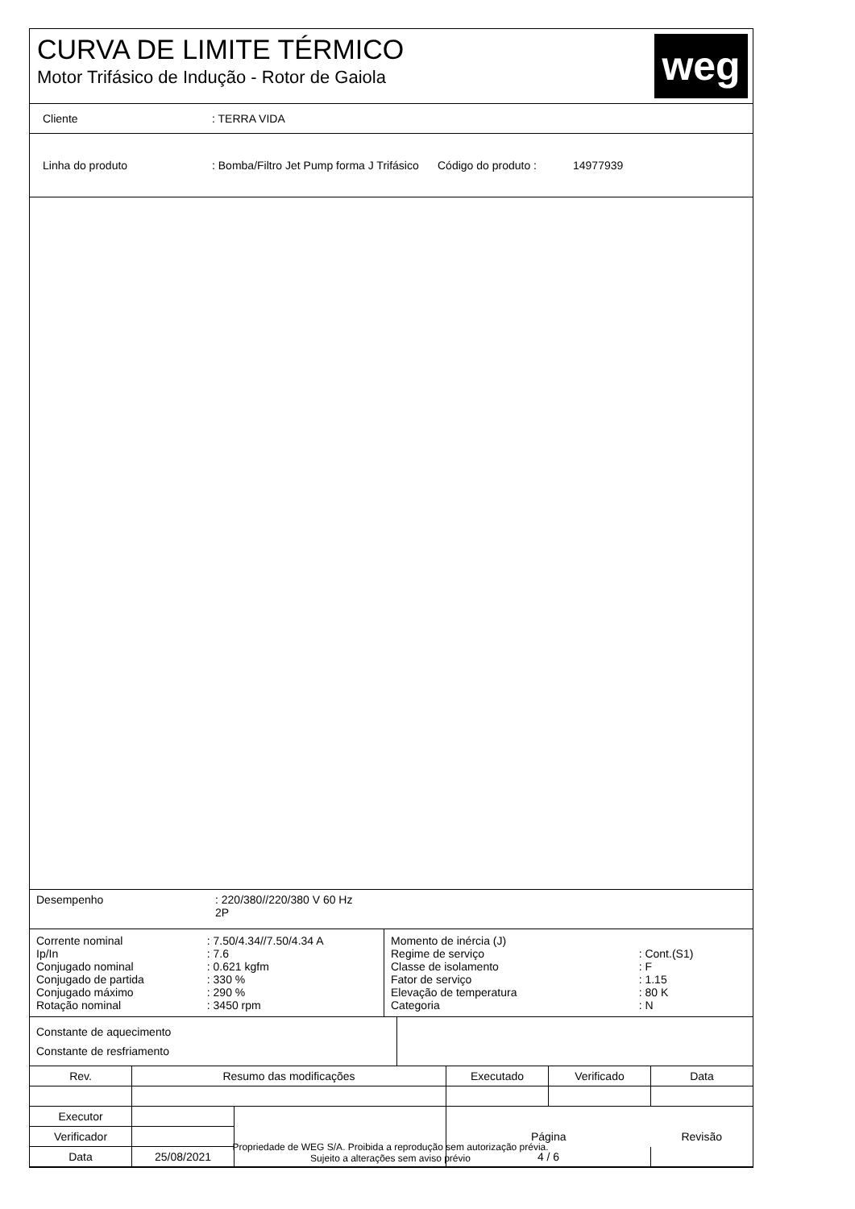CURVA DE LIMITE TÉRMICO
Motor Trifásico de Indução - Rotor de Gaiola
weg
Cliente : TERRA VIDA
Linha do produto
: Bomba/Filtro Jet Pump forma J Trifásico
Código do produto : 14977939
Desempenho : 220/380//220/380 V 60 Hz
2P
| Corrente nominal | : 7.50/4.34//7.50/4.34 A |
| Ip/In | : 7.6 |
| Conjugado nominal | : 0.621 kgfm |
| Conjugado de partida | : 330 % |
| Conjugado máximo | : 290 % |
| Rotação nominal | : 3450 rpm |
| Momento de inércia (J) | |
| Regime de serviço | : Cont.(S1) |
| Classe de isolamento | : F |
| Fator de serviço | : 1.15 |
| Elevação de temperatura | : 80 K |
| Categoria | : N |
Constante de aquecimento
Constante de resfriamento
| Rev. | Resumo das modificações | | Executado | Verificado | Data |
| Executor | | | | | |
| Verificador | | | Página | | Revisão |
| Data | 25/08/2021 | | 4 / 6 | | |
Propriedade de WEG S/A. Proibida a reprodução sem autorização prévia.
Sujeito a alterações sem aviso prévio